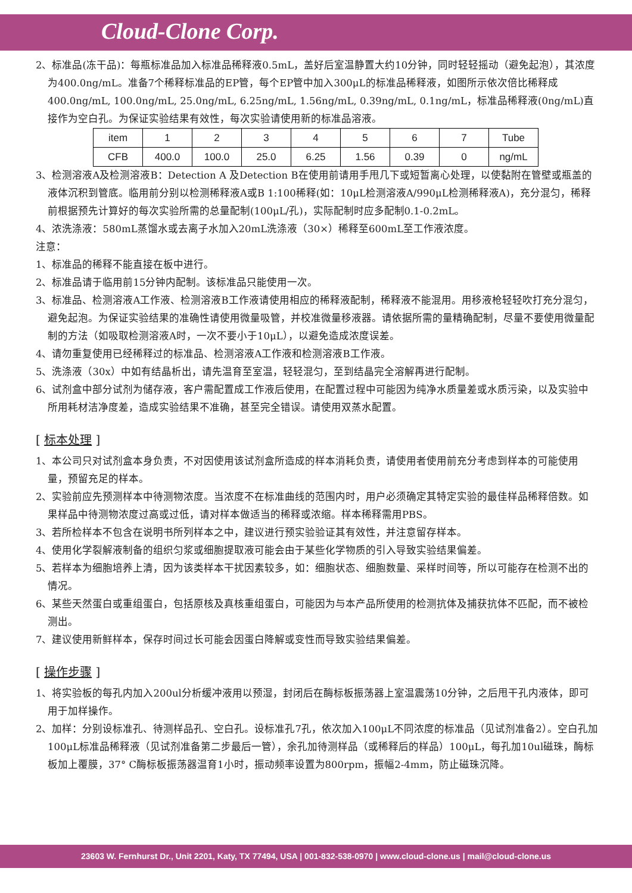Cloud-Clone Corp.
2、标准品(冻干品)：每瓶标准品加入标准品稀释液0.5mL，盖好后室温静置大约10分钟，同时轻轻摇动（避免起泡），其浓度为400.0ng/mL。准备7个稀释标准品的EP管，每个EP管中加入300μL的标准品稀释液，如图所示依次倍比稀释成400.0ng/mL, 100.0ng/mL, 25.0ng/mL, 6.25ng/mL, 1.56ng/mL, 0.39ng/mL, 0.1ng/mL，标准品稀释液(0ng/mL)直接作为空白孔。为保证实验结果有效性，每次实验请使用新的标准品溶液。
| item | 1 | 2 | 3 | 4 | 5 | 6 | 7 | Tube |
| CFB | 400.0 | 100.0 | 25.0 | 6.25 | 1.56 | 0.39 | 0 | ng/mL |
3、检测溶液A及检测溶液B：Detection A 及Detection B在使用前请用手甩几下或短暂离心处理，以使黏附在管壁或瓶盖的液体沉积到管底。临用前分别以检测稀释液A或B 1:100稀释(如：10μL检测溶液A/990μL检测稀释液A)，充分混匀，稀释前根据预先计算好的每次实验所需的总量配制(100μL/孔)，实际配制时应多配制0.1-0.2mL。
4、浓洗涤液：580mL蒸馏水或去离子水加入20mL洗涤液（30×）稀释至600mL至工作液浓度。
注意：
1、标准品的稀释不能直接在板中进行。
2、标准品请于临用前15分钟内配制。该标准品只能使用一次。
3、标准品、检测溶液A工作液、检测溶液B工作液请使用相应的稀释液配制，稀释液不能混用。用移液枪轻轻吹打充分混匀，避免起泡。为保证实验结果的准确性请使用微量吸管，并校准微量移液器。请依据所需的量精确配制，尽量不要使用微量配制的方法（如吸取检测溶液A时，一次不要小于10μL），以避免造成浓度误差。
4、请勿重复使用已经稀释过的标准品、检测溶液A工作液和检测溶液B工作液。
5、洗涤液（30x）中如有结晶析出，请先温育至室温，轻轻混匀，至到结晶完全溶解再进行配制。
6、试剂盒中部分试剂为储存液，客户需配置成工作液后使用，在配置过程中可能因为纯净水质量差或水质污染，以及实验中所用耗材洁净度差，造成实验结果不准确，甚至完全错误。请使用双蒸水配置。
[ 标本处理 ]
1、本公司只对试剂盒本身负责，不对因使用该试剂盒所造成的样本消耗负责，请使用者使用前充分考虑到样本的可能使用量，预留充足的样本。
2、实验前应先预测样本中待测物浓度。当浓度不在标准曲线的范围内时，用户必须确定其特定实验的最佳样品稀释倍数。如果样品中待测物浓度过高或过低，请对样本做适当的稀释或浓缩。样本稀释需用PBS。
3、若所检样本不包含在说明书所列样本之中，建议进行预实验验证其有效性，并注意留存样本。
4、使用化学裂解液制备的组织匀浆或细胞提取液可能会由于某些化学物质的引入导致实验结果偏差。
5、若样本为细胞培养上清，因为该类样本干扰因素较多，如：细胞状态、细胞数量、采样时间等，所以可能存在检测不出的情况。
6、某些天然蛋白或重组蛋白，包括原核及真核重组蛋白，可能因为与本产品所使用的检测抗体及捕获抗体不匹配，而不被检测出。
7、建议使用新鲜样本，保存时间过长可能会因蛋白降解或变性而导致实验结果偏差。
[ 操作步骤 ]
1、将实验板的每孔内加入200ul分析缓冲液用以预湿，封闭后在酶标板振荡器上室温震荡10分钟，之后甩干孔内液体，即可用于加样操作。
2、加样：分别设标准孔、待测样品孔、空白孔。设标准孔7孔，依次加入100μL不同浓度的标准品（见试剂准备2）。空白孔加100μL标准品稀释液（见试剂准备第二步最后一管），余孔加待测样品（或稀释后的样品）100μL，每孔加10ul磁珠，酶标板加上覆膜，37° C酶标板振荡器温育1小时，振动频率设置为800rpm，振幅2-4mm，防止磁珠沉降。
23603 W. Fernhurst Dr., Unit 2201, Katy, TX 77494, USA | 001-832-538-0970 | www.cloud-clone.us | mail@cloud-clone.us